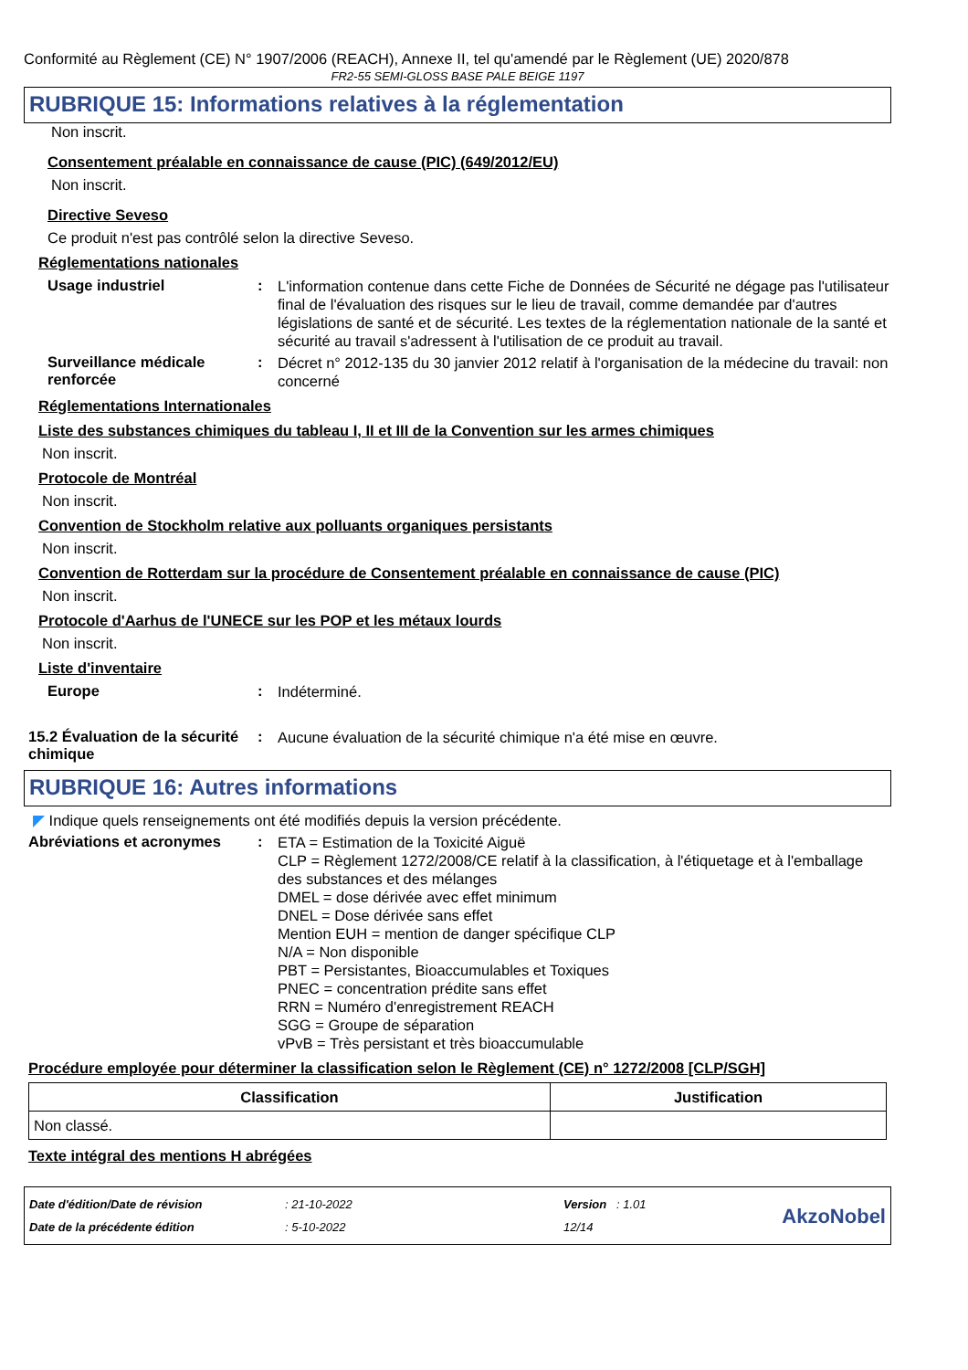Conformité au Règlement (CE) N° 1907/2006 (REACH), Annexe II, tel qu'amendé par le Règlement (UE) 2020/878
FR2-55 SEMI-GLOSS BASE PALE BEIGE 1197
RUBRIQUE 15: Informations relatives à la réglementation
Non inscrit.
Consentement préalable en connaissance de cause (PIC) (649/2012/EU)
Non inscrit.
Directive Seveso
Ce produit n'est pas contrôlé selon la directive Seveso.
Réglementations nationales
Usage industriel :
L'information contenue dans cette Fiche de Données de Sécurité ne dégage pas l'utilisateur final de l'évaluation des risques sur le lieu de travail, comme demandée par d'autres législations de santé et de sécurité. Les textes de la réglementation nationale de la santé et sécurité au travail s'adressent à l'utilisation de ce produit au travail.
Surveillance médicale renforcée
:
Décret n° 2012-135 du 30 janvier 2012 relatif à l'organisation de la médecine du travail: non concerné
Réglementations Internationales
Liste des substances chimiques du tableau I, II et III de la Convention sur les armes chimiques
Non inscrit.
Protocole de Montréal
Non inscrit.
Convention de Stockholm relative aux polluants organiques persistants
Non inscrit.
Convention de Rotterdam sur la procédure de Consentement préalable en connaissance de cause (PIC)
Non inscrit.
Protocole d'Aarhus de l'UNECE sur les POP et les métaux lourds
Non inscrit.
Liste d'inventaire
Europe :
Indéterminé.
15.2 Évaluation de la sécurité chimique
:
Aucune évaluation de la sécurité chimique n'a été mise en œuvre.
RUBRIQUE 16: Autres informations
◤ Indique quels renseignements ont été modifiés depuis la version précédente.
Abréviations et acronymes :
ETA = Estimation de la Toxicité Aiguë
CLP = Règlement 1272/2008/CE relatif à la classification, à l'étiquetage et à l'emballage des substances et des mélanges
DMEL = dose dérivée avec effet minimum
DNEL = Dose dérivée sans effet
Mention EUH = mention de danger spécifique CLP
N/A = Non disponible
PBT = Persistantes, Bioaccumulables et Toxiques
PNEC = concentration prédite sans effet
RRN = Numéro d'enregistrement REACH
SGG = Groupe de séparation
vPvB = Très persistant et très bioaccumulable
Procédure employée pour déterminer la classification selon le Règlement (CE) n° 1272/2008 [CLP/SGH]
| Classification | Justification |
| --- | --- |
| Non classé. | |
Texte intégral des mentions H abrégées
Date d'édition/Date de révision
Date de la précédente édition
: 21-10-2022
: 5-10-2022
Version : 1.01
12/14
AkzoNobel